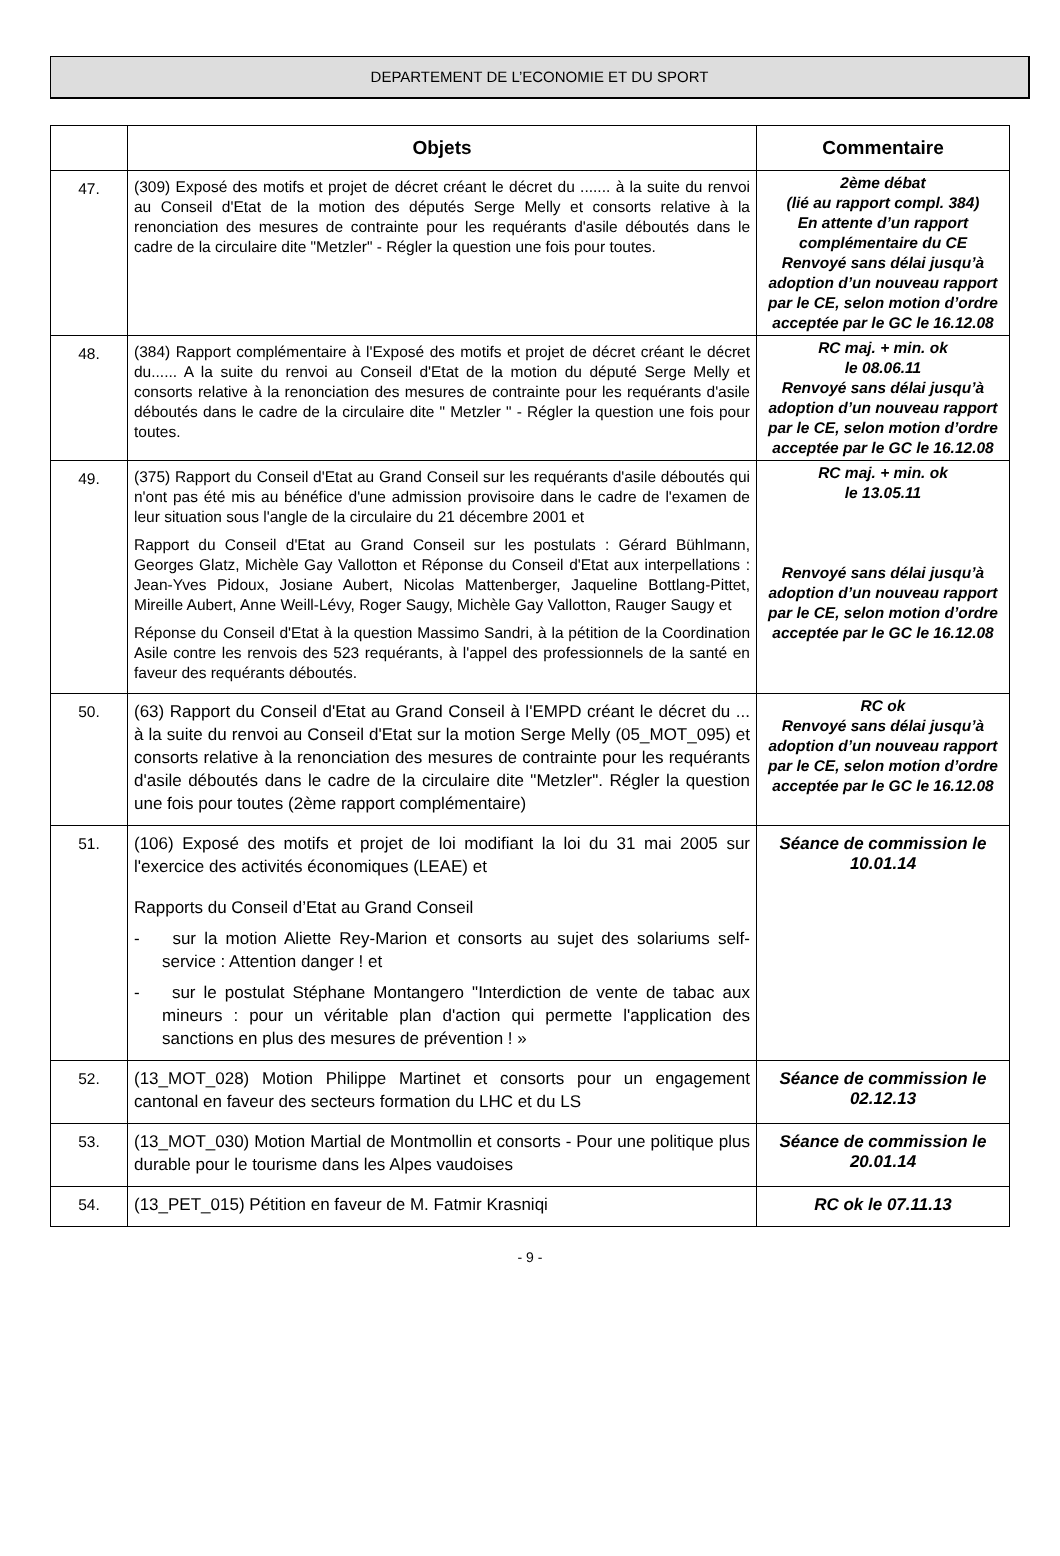DEPARTEMENT DE L’ECONOMIE ET DU SPORT
| | Objets | Commentaire |
| --- | --- | --- |
| 47. | (309) Exposé des motifs et projet de décret créant le décret du ....... à la suite du renvoi au Conseil d'Etat de la motion des députés Serge Melly et consorts relative à la renonciation des mesures de contrainte pour les requérants d'asile déboutés dans le cadre de la circulaire dite "Metzler" - Régler la question une fois pour toutes. | 2ème débat (lié au rapport compl. 384) En attente d’un rapport complémentaire du CE Renvoyé sans délai jusqu’à adoption d’un nouveau rapport par le CE, selon motion d’ordre acceptée par le GC le 16.12.08 |
| 48. | (384) Rapport complémentaire à l'Exposé des motifs et projet de décret créant le décret du...... A la suite du renvoi au Conseil d'Etat de la motion du député Serge Melly et consorts relative à la renonciation des mesures de contrainte pour les requérants d'asile déboutés dans le cadre de la circulaire dite " Metzler " - Régler la question une fois pour toutes. | RC maj. + min. ok le 08.06.11 Renvoyé sans délai jusqu’à adoption d’un nouveau rapport par le CE, selon motion d’ordre acceptée par le GC le 16.12.08 |
| 49. | (375) Rapport du Conseil d'Etat au Grand Conseil sur les requérants d'asile déboutés qui n'ont pas été mis au bénéfice d'une admission provisoire dans le cadre de l'examen de leur situation sous l'angle de la circulaire du 21 décembre 2001 et Rapport du Conseil d'Etat au Grand Conseil sur les postulats : Gérard Bühlmann, Georges Glatz, Michèle Gay Vallotton et Réponse du Conseil d'Etat aux interpellations : Jean-Yves Pidoux, Josiane Aubert, Nicolas Mattenberger, Jaqueline Bottlang-Pittet, Mireille Aubert, Anne Weill-Lévy, Roger Saugy, Michèle Gay Vallotton, Rauger Saugy et Réponse du Conseil d'Etat à la question Massimo Sandri, à la pétition de la Coordination Asile contre les renvois des 523 requérants, à l'appel des professionnels de la santé en faveur des requérants déboutés. | RC maj. + min. ok le 13.05.11 Renvoyé sans délai jusqu’à adoption d’un nouveau rapport par le CE, selon motion d’ordre acceptée par le GC le 16.12.08 |
| 50. | (63) Rapport du Conseil d'Etat au Grand Conseil à l'EMPD créant le décret du ... à la suite du renvoi au Conseil d'Etat sur la motion Serge Melly (05_MOT_095) et consorts relative à la renonciation des mesures de contrainte pour les requérants d'asile déboutés dans le cadre de la circulaire dite "Metzler". Régler la question une fois pour toutes (2ème rapport complémentaire) | RC ok Renvoyé sans délai jusqu’à adoption d’un nouveau rapport par le CE, selon motion d’ordre acceptée par le GC le 16.12.08 |
| 51. | (106) Exposé des motifs et projet de loi modifiant la loi du 31 mai 2005 sur l'exercice des activités économiques (LEAE) et Rapports du Conseil d’Etat au Grand Conseil - sur la motion Aliette Rey-Marion et consorts au sujet des solariums self-service : Attention danger ! et - sur le postulat Stéphane Montangero "Interdiction de vente de tabac aux mineurs : pour un véritable plan d'action qui permette l'application des sanctions en plus des mesures de prévention ! » | Séance de commission le 10.01.14 |
| 52. | (13_MOT_028) Motion Philippe Martinet et consorts pour un engagement cantonal en faveur des secteurs formation du LHC et du LS | Séance de commission le 02.12.13 |
| 53. | (13_MOT_030) Motion Martial de Montmollin et consorts - Pour une politique plus durable pour le tourisme dans les Alpes vaudoises | Séance de commission le 20.01.14 |
| 54. | (13_PET_015) Pétition en faveur de M. Fatmir Krasniqi | RC ok le 07.11.13 |
- 9 -